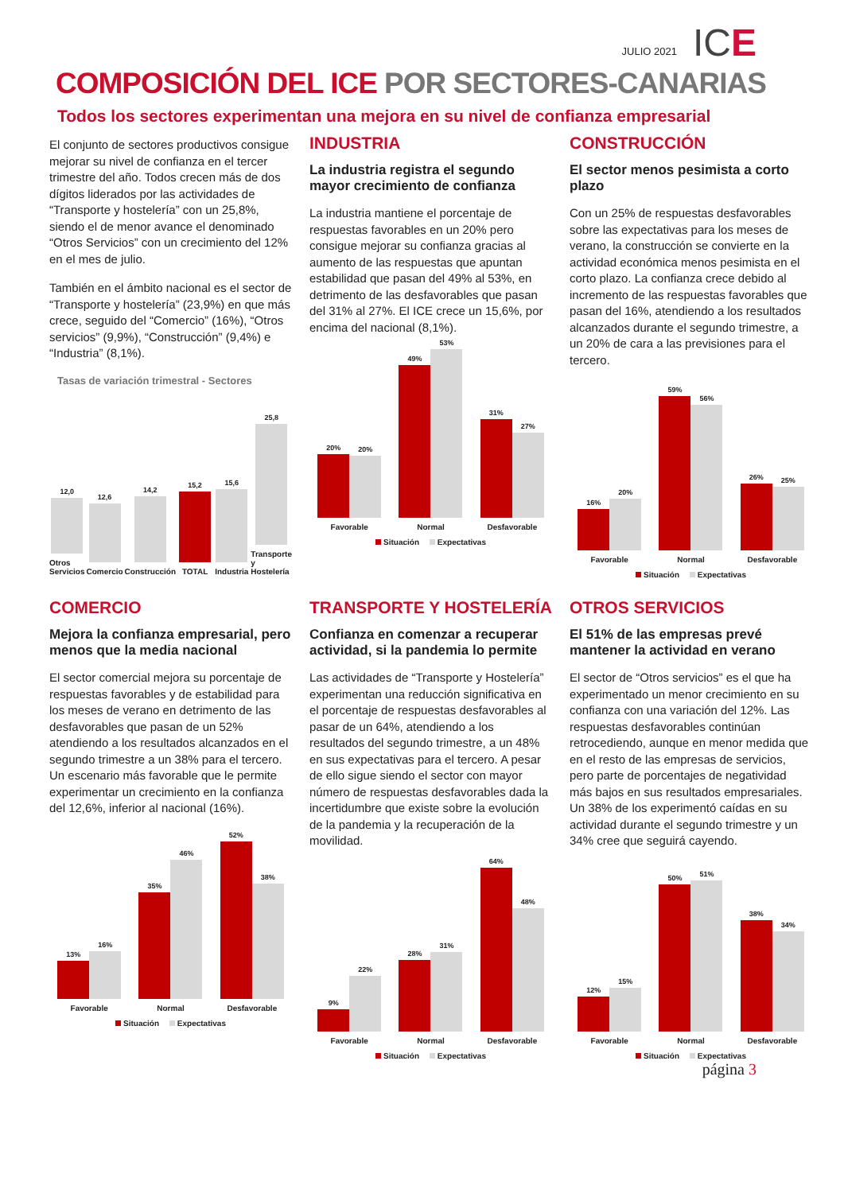JULIO 2021 ICE
COMPOSICIÓN DEL ICE POR SECTORES-CANARIAS
Todos los sectores experimentan una mejora en su nivel de confianza empresarial
El conjunto de sectores productivos consigue mejorar su nivel de confianza en el tercer trimestre del año. Todos crecen más de dos dígitos liderados por las actividades de “Transporte y hostelería” con un 25,8%, siendo el de menor avance el denominado “Otros Servicios” con un crecimiento del 12% en el mes de julio.
También en el ámbito nacional es el sector de “Transporte y hostelería” (23,9%) en que más crece, seguido del “Comercio” (16%), “Otros servicios” (9,9%), “Construcción” (9,4%) e “Industria” (8,1%).
Tasas de variación trimestral - Sectores
12,0
Otros Servicios
12,6
Comercio
14,2
Construcción
15,2
TOTAL
15,6
Industria
25,8
Transporte y Hostelería
INDUSTRIA
La industria registra el segundo mayor crecimiento de confianza
La industria mantiene el porcentaje de respuestas favorables en un 20% pero consigue mejorar su confianza gracias al aumento de las respuestas que apuntan estabilidad que pasan del 49% al 53%, en detrimento de las desfavorables que pasan del 31% al 27%. El ICE crece un 15,6%, por encima del nacional (8,1%).
20%
20%
Favorable
49%
53%
Normal
31%
27%
Desfavorable
Situación Expectativas
CONSTRUCCIÓN
El sector menos pesimista a corto plazo
Con un 25% de respuestas desfavorables sobre las expectativas para los meses de verano, la construcción se convierte en la actividad económica menos pesimista en el corto plazo. La confianza crece debido al incremento de las respuestas favorables que pasan del 16%, atendiendo a los resultados alcanzados durante el segundo trimestre, a un 20% de cara a las previsiones para el tercero.
16%
20%
Favorable
59%
56%
Normal
26%
25%
Desfavorable
Situación Expectativas
COMERCIO
Mejora la confianza empresarial, pero menos que la media nacional
El sector comercial mejora su porcentaje de respuestas favorables y de estabilidad para los meses de verano en detrimento de las desfavorables que pasan de un 52% atendiendo a los resultados alcanzados en el segundo trimestre a un 38% para el tercero. Un escenario más favorable que le permite experimentar un crecimiento en la confianza del 12,6%, inferior al nacional (16%).
13%
16%
Favorable
35%
46%
Normal
52%
38%
Desfavorable
Situación Expectativas
TRANSPORTE Y HOSTELERÍA
Confianza en comenzar a recuperar actividad, si la pandemia lo permite
Las actividades de “Transporte y Hostelería” experimentan una reducción significativa en el porcentaje de respuestas desfavorables al pasar de un 64%, atendiendo a los resultados del segundo trimestre, a un 48% en sus expectativas para el tercero. A pesar de ello sigue siendo el sector con mayor número de respuestas desfavorables dada la incertidumbre que existe sobre la evolución de la pandemia y la recuperación de la movilidad.
9%
22%
Favorable
28%
31%
Normal
64%
48%
Desfavorable
Situación Expectativas
OTROS SERVICIOS
El 51% de las empresas prevé mantener la actividad en verano
El sector de “Otros servicios” es el que ha experimentado un menor crecimiento en su confianza con una variación del 12%. Las respuestas desfavorables continúan retrocediendo, aunque en menor medida que en el resto de las empresas de servicios, pero parte de porcentajes de negatividad más bajos en sus resultados empresariales. Un 38% de los experimentó caídas en su actividad durante el segundo trimestre y un 34% cree que seguirá cayendo.
12%
15%
Favorable
50%
51%
Normal
38%
34%
Desfavorable
Situación Expectativas
página 3